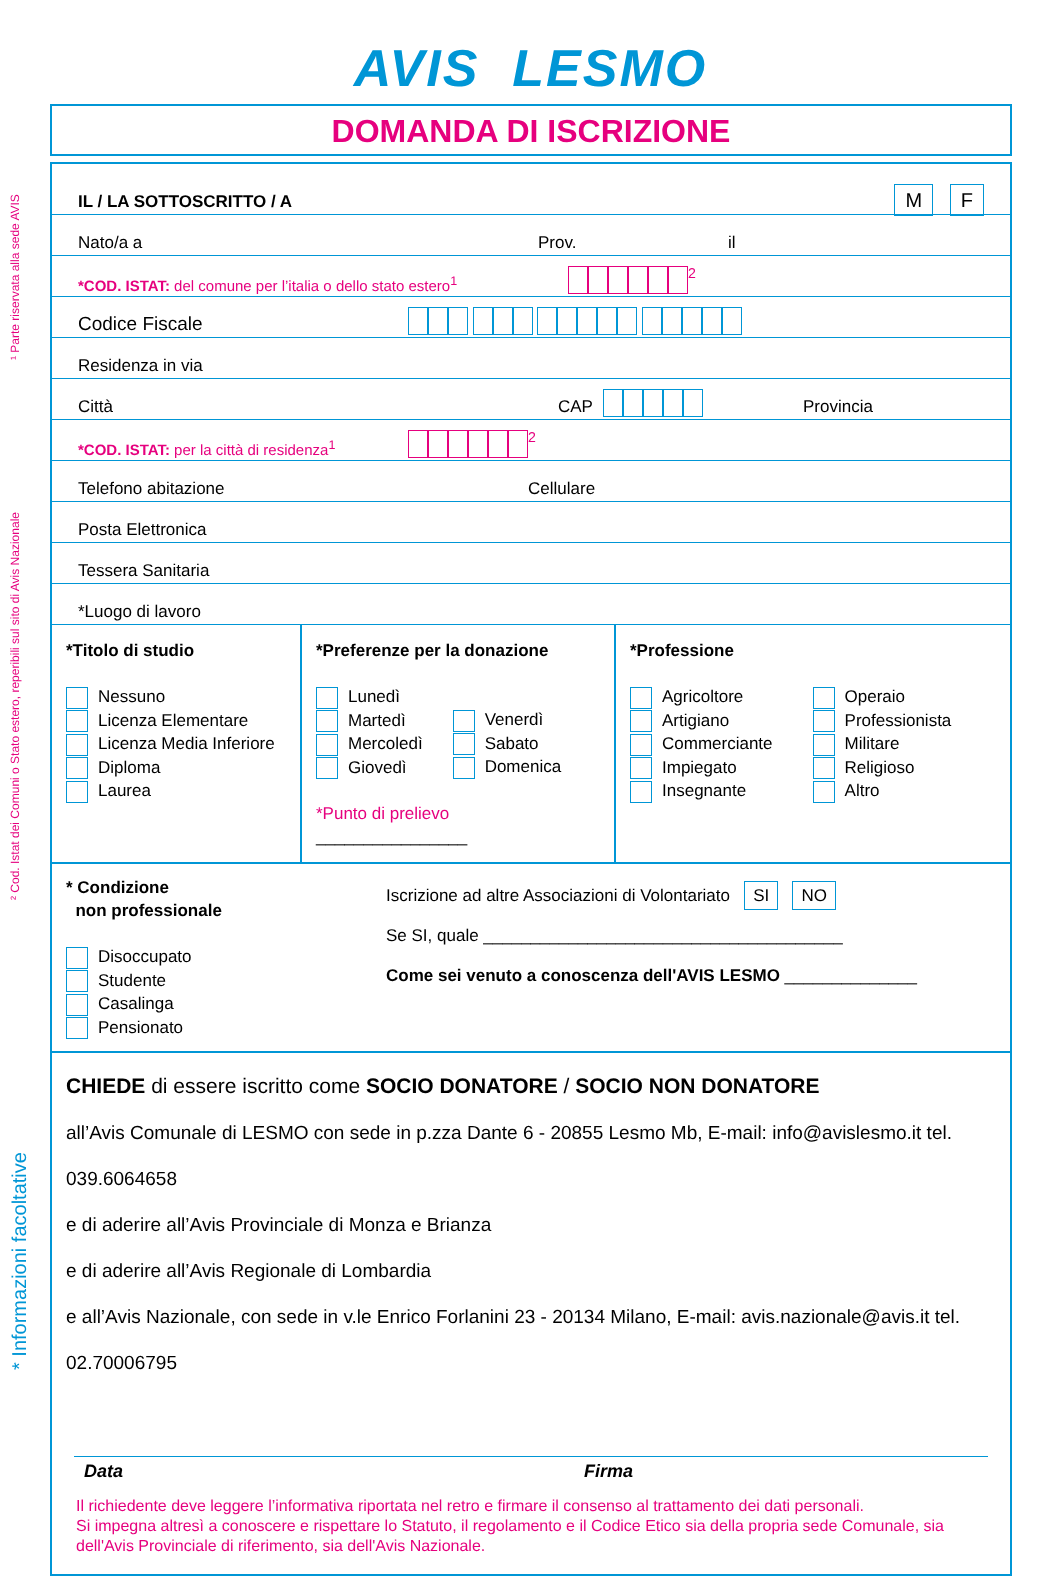¹ Parte riservata alla sede AVIS
² Cod. Istat dei Comuni o Stato estero, reperibili sul sito di Avis Nazionale
* Informazioni facoltative
AVIS LESMO
DOMANDA DI ISCRIZIONE
IL / LA SOTTOSCRITTO / A M F
Nato/a a Prov. il
*COD. ISTAT: del comune per l’italia o dello stato estero<sup>1</sup><sup>2</sup>
Codice Fiscale
Residenza in via
Città CAP Provincia
*COD. ISTAT: per la città di residenza<sup>1</sup><sup>2</sup>
Telefono abitazione Cellulare
Posta Elettronica
Tessera Sanitaria
*Luogo di lavoro
*Titolo di studio
Nessuno
Licenza Elementare
Licenza Media Inferiore
Diploma
Laurea
*Preferenze per la donazione
Lunedì
Martedì
Mercoledì
Giovedì
Venerdì
Sabato
Domenica
*Punto di prelievo ________________
*Professione
Agricoltore
Artigiano
Commerciante
Impiegato
Insegnante
Operaio
Professionista
Militare
Religioso
Altro
* Condizione
non professionale
Disoccupato
Studente
Casalinga
Pensionato
Iscrizione ad altre Associazioni di Volontariato SI NO
Se SI, quale ______________________________________
Come sei venuto a conoscenza dell'AVIS LESMO ______________
CHIEDE di essere iscritto come SOCIO DONATORE / SOCIO NON DONATORE
all’Avis Comunale di LESMO con sede in p.zza Dante 6 - 20855 Lesmo Mb, E-mail: info@avislesmo.it tel. 039.6064658
e di aderire all’Avis Provinciale di Monza e Brianza
e di aderire all’Avis Regionale di Lombardia
e all’Avis Nazionale, con sede in v.le Enrico Forlanini 23 - 20134 Milano, E-mail: avis.nazionale@avis.it tel. 02.70006795
Data Firma
Il richiedente deve leggere l’informativa riportata nel retro e firmare il consenso al trattamento dei dati personali.
Si impegna altresì a conoscere e rispettare lo Statuto, il regolamento e il Codice Etico sia della propria sede Comunale, sia dell'Avis Provinciale di riferimento, sia dell'Avis Nazionale.